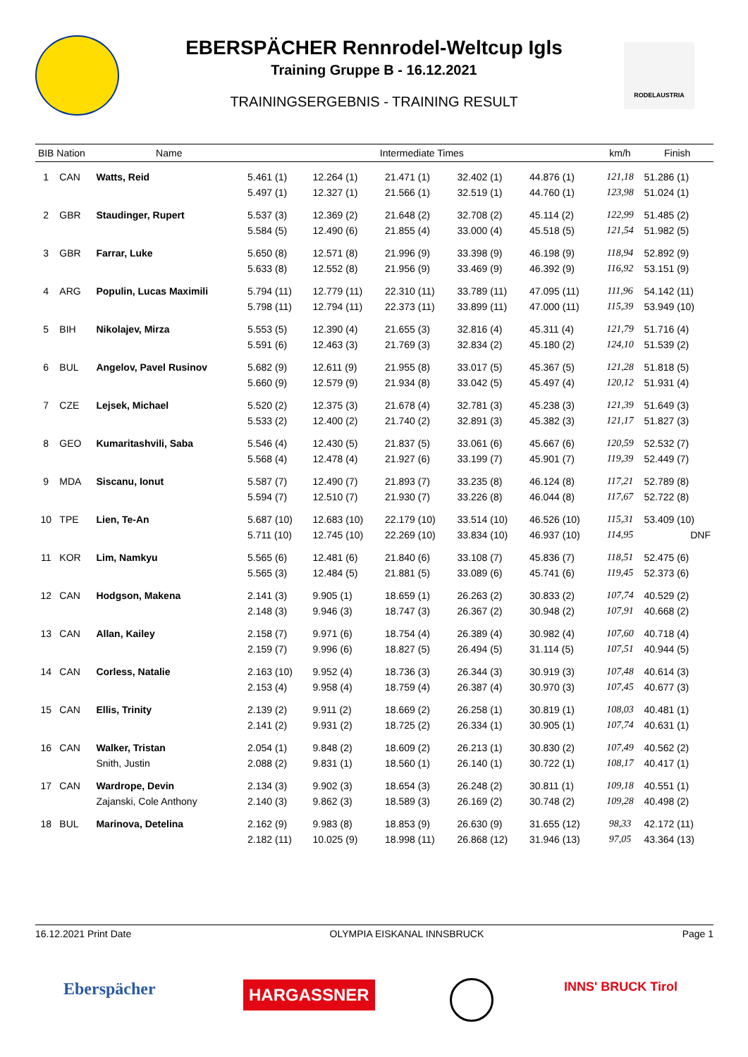RODELAUSTRIA
EBERSPÄCHER Rennrodel-Weltcup Igls
Training Gruppe B - 16.12.2021
TRAININGSERGEBNIS - TRAINING RESULT
| BIB | Nation | Name | Intermediate Times | | | | | km/h | Finish |
| --- | --- | --- | --- | --- | --- | --- | --- | --- | --- |
| 1 | CAN | Watts, Reid | 5.461 (1) | 12.264 (1) | 21.471 (1) | 32.402 (1) | 44.876 (1) | 121,18 | 51.286 (1) |
| | | | 5.497 (1) | 12.327 (1) | 21.566 (1) | 32.519 (1) | 44.760 (1) | 123,98 | 51.024 (1) |
| 2 | GBR | Staudinger, Rupert | 5.537 (3) | 12.369 (2) | 21.648 (2) | 32.708 (2) | 45.114 (2) | 122,99 | 51.485 (2) |
| | | | 5.584 (5) | 12.490 (6) | 21.855 (4) | 33.000 (4) | 45.518 (5) | 121,54 | 51.982 (5) |
| 3 | GBR | Farrar, Luke | 5.650 (8) | 12.571 (8) | 21.996 (9) | 33.398 (9) | 46.198 (9) | 118,94 | 52.892 (9) |
| | | | 5.633 (8) | 12.552 (8) | 21.956 (9) | 33.469 (9) | 46.392 (9) | 116,92 | 53.151 (9) |
| 4 | ARG | Populin, Lucas Maximili | 5.794 (11) | 12.779 (11) | 22.310 (11) | 33.789 (11) | 47.095 (11) | 111,96 | 54.142 (11) |
| | | | 5.798 (11) | 12.794 (11) | 22.373 (11) | 33.899 (11) | 47.000 (11) | 115,39 | 53.949 (10) |
| 5 | BIH | Nikolajev, Mirza | 5.553 (5) | 12.390 (4) | 21.655 (3) | 32.816 (4) | 45.311 (4) | 121,79 | 51.716 (4) |
| | | | 5.591 (6) | 12.463 (3) | 21.769 (3) | 32.834 (2) | 45.180 (2) | 124,10 | 51.539 (2) |
| 6 | BUL | Angelov, Pavel Rusinov | 5.682 (9) | 12.611 (9) | 21.955 (8) | 33.017 (5) | 45.367 (5) | 121,28 | 51.818 (5) |
| | | | 5.660 (9) | 12.579 (9) | 21.934 (8) | 33.042 (5) | 45.497 (4) | 120,12 | 51.931 (4) |
| 7 | CZE | Lejsek, Michael | 5.520 (2) | 12.375 (3) | 21.678 (4) | 32.781 (3) | 45.238 (3) | 121,39 | 51.649 (3) |
| | | | 5.533 (2) | 12.400 (2) | 21.740 (2) | 32.891 (3) | 45.382 (3) | 121,17 | 51.827 (3) |
| 8 | GEO | Kumaritashvili, Saba | 5.546 (4) | 12.430 (5) | 21.837 (5) | 33.061 (6) | 45.667 (6) | 120,59 | 52.532 (7) |
| | | | 5.568 (4) | 12.478 (4) | 21.927 (6) | 33.199 (7) | 45.901 (7) | 119,39 | 52.449 (7) |
| 9 | MDA | Siscanu, Ionut | 5.587 (7) | 12.490 (7) | 21.893 (7) | 33.235 (8) | 46.124 (8) | 117,21 | 52.789 (8) |
| | | | 5.594 (7) | 12.510 (7) | 21.930 (7) | 33.226 (8) | 46.044 (8) | 117,67 | 52.722 (8) |
| 10 | TPE | Lien, Te-An | 5.687 (10) | 12.683 (10) | 22.179 (10) | 33.514 (10) | 46.526 (10) | 115,31 | 53.409 (10) |
| | | | 5.711 (10) | 12.745 (10) | 22.269 (10) | 33.834 (10) | 46.937 (10) | 114,95 | DNF |
| 11 | KOR | Lim, Namkyu | 5.565 (6) | 12.481 (6) | 21.840 (6) | 33.108 (7) | 45.836 (7) | 118,51 | 52.475 (6) |
| | | | 5.565 (3) | 12.484 (5) | 21.881 (5) | 33.089 (6) | 45.741 (6) | 119,45 | 52.373 (6) |
| 12 | CAN | Hodgson, Makena | 2.141 (3) | 9.905 (1) | 18.659 (1) | 26.263 (2) | 30.833 (2) | 107,74 | 40.529 (2) |
| | | | 2.148 (3) | 9.946 (3) | 18.747 (3) | 26.367 (2) | 30.948 (2) | 107,91 | 40.668 (2) |
| 13 | CAN | Allan, Kailey | 2.158 (7) | 9.971 (6) | 18.754 (4) | 26.389 (4) | 30.982 (4) | 107,60 | 40.718 (4) |
| | | | 2.159 (7) | 9.996 (6) | 18.827 (5) | 26.494 (5) | 31.114 (5) | 107,51 | 40.944 (5) |
| 14 | CAN | Corless, Natalie | 2.163 (10) | 9.952 (4) | 18.736 (3) | 26.344 (3) | 30.919 (3) | 107,48 | 40.614 (3) |
| | | | 2.153 (4) | 9.958 (4) | 18.759 (4) | 26.387 (4) | 30.970 (3) | 107,45 | 40.677 (3) |
| 15 | CAN | Ellis, Trinity | 2.139 (2) | 9.911 (2) | 18.669 (2) | 26.258 (1) | 30.819 (1) | 108,03 | 40.481 (1) |
| | | | 2.141 (2) | 9.931 (2) | 18.725 (2) | 26.334 (1) | 30.905 (1) | 107,74 | 40.631 (1) |
| 16 | CAN | Walker, Tristan | 2.054 (1) | 9.848 (2) | 18.609 (2) | 26.213 (1) | 30.830 (2) | 107,49 | 40.562 (2) |
| | | Snith, Justin | 2.088 (2) | 9.831 (1) | 18.560 (1) | 26.140 (1) | 30.722 (1) | 108,17 | 40.417 (1) |
| 17 | CAN | Wardrope, Devin | 2.134 (3) | 9.902 (3) | 18.654 (3) | 26.248 (2) | 30.811 (1) | 109,18 | 40.551 (1) |
| | | Zajanski, Cole Anthony | 2.140 (3) | 9.862 (3) | 18.589 (3) | 26.169 (2) | 30.748 (2) | 109,28 | 40.498 (2) |
| 18 | BUL | Marinova, Detelina | 2.162 (9) | 9.983 (8) | 18.853 (9) | 26.630 (9) | 31.655 (12) | 98,33 | 42.172 (11) |
| | | | 2.182 (11) | 10.025 (9) | 18.998 (11) | 26.868 (12) | 31.946 (13) | 97,05 | 43.364 (13) |
16.12.2021 Print Date OLYMPIA EISKANAL INNSBRUCK Page 1
Eberspächer HARGASSNER INNS' BRUCK Tirol